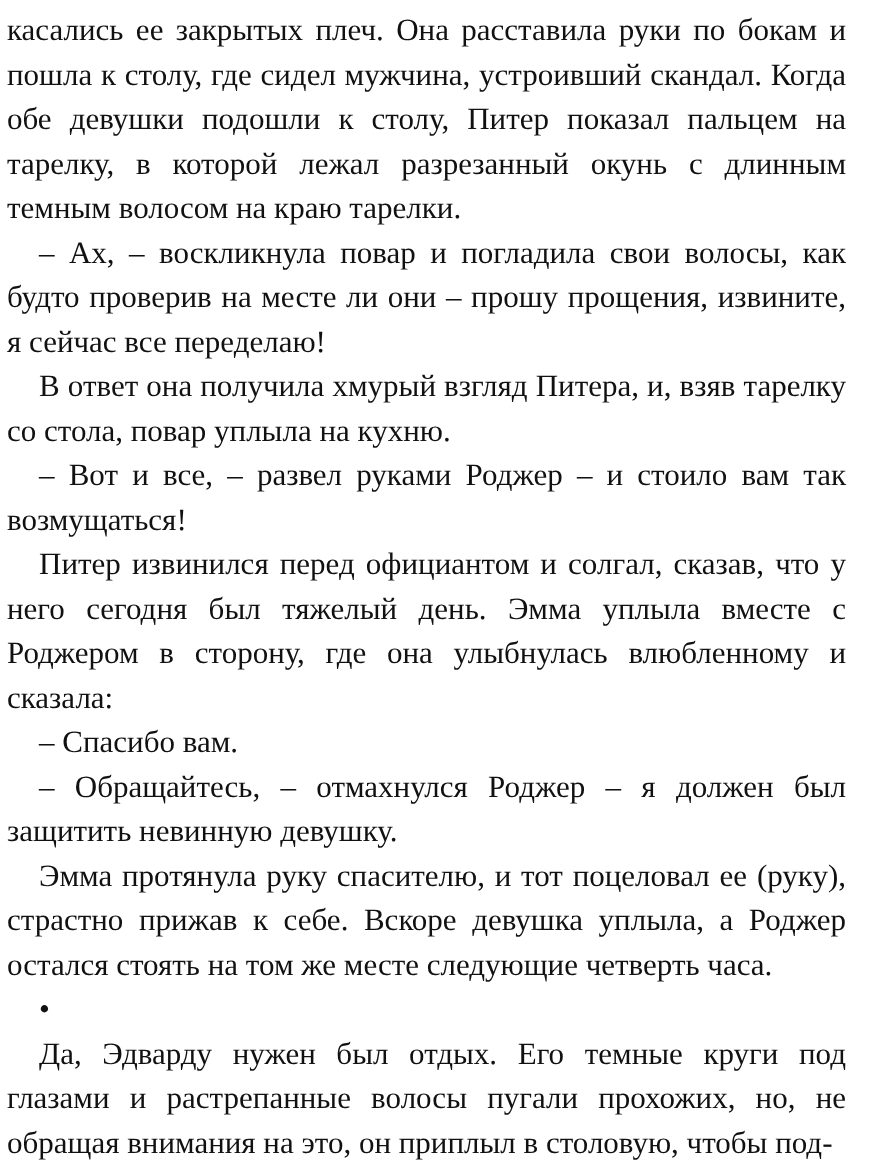касались ее закрытых плеч. Она расставила руки по бокам и пошла к столу, где сидел мужчина, устроивший скандал. Когда обе девушки подошли к столу, Питер показал пальцем на тарелку, в которой лежал разрезанный окунь с длинным темным волосом на краю тарелки.
– Ах, – воскликнула повар и погладила свои волосы, как будто проверив на месте ли они – прошу прощения, извините, я сейчас все переделаю!
В ответ она получила хмурый взгляд Питера, и, взяв тарелку со стола, повар уплыла на кухню.
– Вот и все, – развел руками Роджер – и стоило вам так возмущаться!
Питер извинился перед официантом и солгал, сказав, что у него сегодня был тяжелый день. Эмма уплыла вместе с Роджером в сторону, где она улыбнулась влюбленному и сказала:
– Спасибо вам.
– Обращайтесь, – отмахнулся Роджер – я должен был защитить невинную девушку.
Эмма протянула руку спасителю, и тот поцеловал ее (руку), страстно прижав к себе. Вскоре девушка уплыла, а Роджер остался стоять на том же месте следующие четверть часа.
•
Да, Эдварду нужен был отдых. Его темные круги под глазами и растрепанные волосы пугали прохожих, но, не обращая внимания на это, он приплыл в столовую, чтобы под-